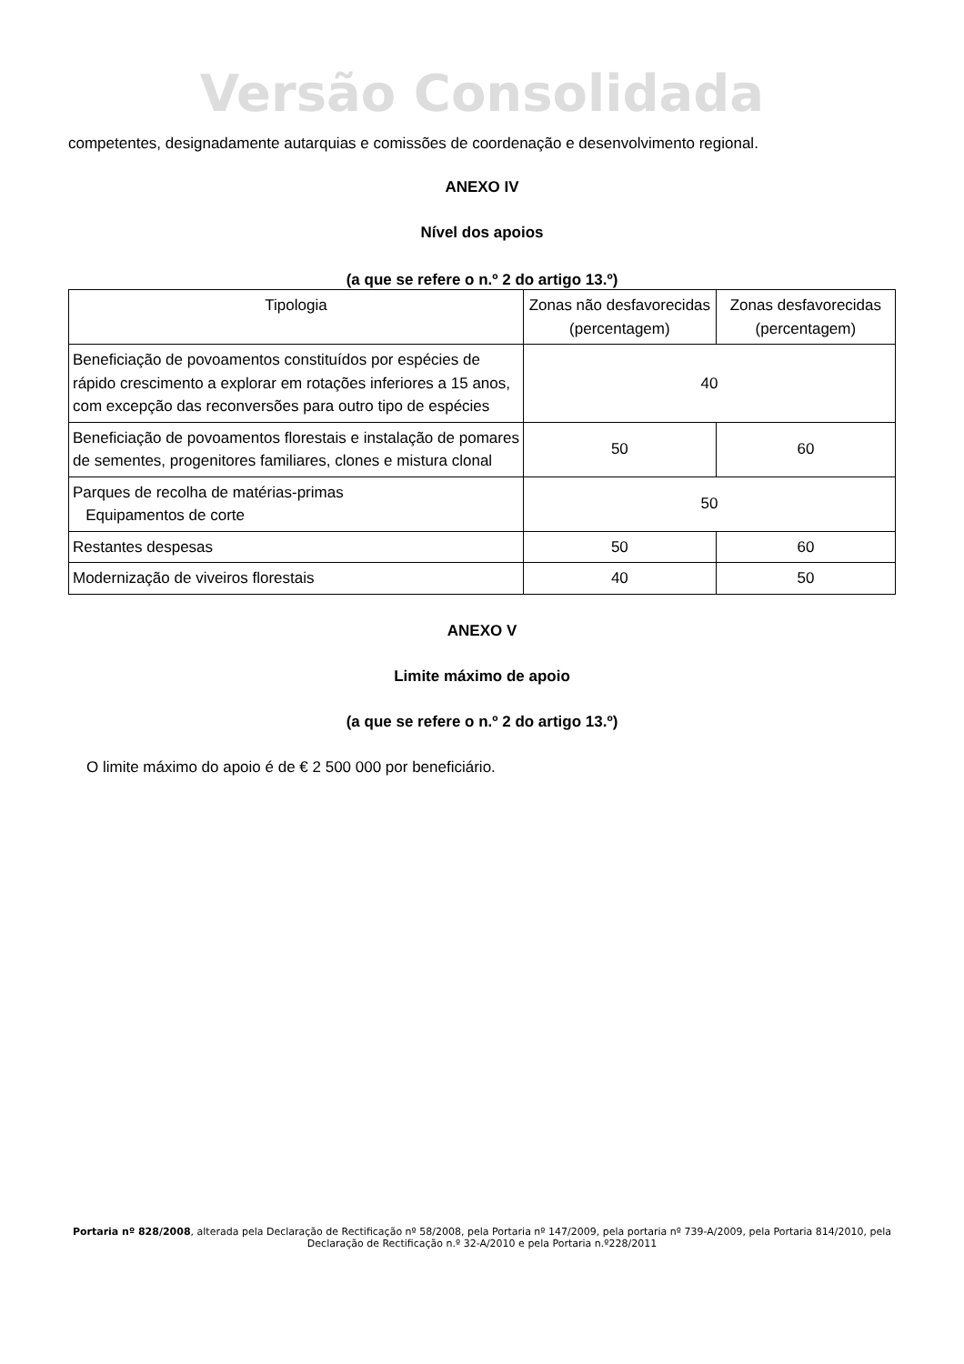Versão Consolidada
competentes, designadamente autarquias e comissões de coordenação e desenvolvimento regional.
ANEXO IV
Nível dos apoios
(a que se refere o n.º 2 do artigo 13.º)
| Tipologia | Zonas não desfavorecidas (percentagem) | Zonas desfavorecidas (percentagem) |
| Beneficiação de povoamentos constituídos por espécies de rápido crescimento a explorar em rotações inferiores a 15 anos, com excepção das reconversões para outro tipo de espécies | 40 | |
| Beneficiação de povoamentos florestais e instalação de pomares de sementes, progenitores familiares, clones e mistura clonal | 50 | 60 |
| Parques de recolha de matérias-primas Equipamentos de corte | 50 | |
| Restantes despesas | 50 | 60 |
| Modernização de viveiros florestais | 40 | 50 |
ANEXO V
Limite máximo de apoio
(a que se refere o n.º 2 do artigo 13.º)
O limite máximo do apoio é de € 2 500 000 por beneficiário.
Portaria nº 828/2008, alterada pela Declaração de Rectificação nº 58/2008, pela Portaria nº 147/2009, pela portaria nº 739-A/2009, pela Portaria 814/2010, pela Declaração de Rectificação n.º 32-A/2010 e pela Portaria n.º228/2011